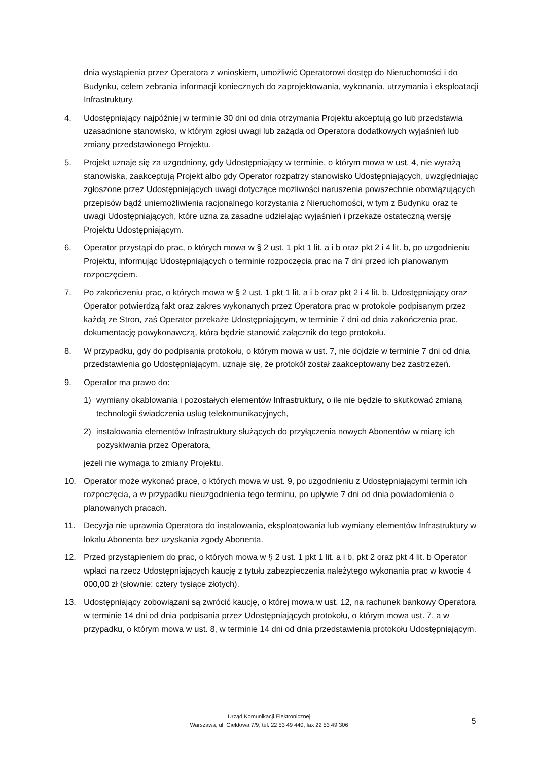dnia wystąpienia przez Operatora z wnioskiem, umożliwić Operatorowi dostęp do Nieruchomości i do Budynku, celem zebrania informacji koniecznych do zaprojektowania, wykonania, utrzymania i eksploatacji Infrastruktury.
4. Udostępniający najpóźniej w terminie 30 dni od dnia otrzymania Projektu akceptują go lub przedstawia uzasadnione stanowisko, w którym zgłosi uwagi lub zażąda od Operatora dodatkowych wyjaśnień lub zmiany przedstawionego Projektu.
5. Projekt uznaje się za uzgodniony, gdy Udostępniający w terminie, o którym mowa w ust. 4, nie wyrażą stanowiska, zaakceptują Projekt albo gdy Operator rozpatrzy stanowisko Udostępniających, uwzględniając zgłoszone przez Udostępniających uwagi dotyczące możliwości naruszenia powszechnie obowiązujących przepisów bądź uniemożliwienia racjonalnego korzystania z Nieruchomości, w tym z Budynku oraz te uwagi Udostępniających, które uzna za zasadne udzielając wyjaśnień i przekaże ostateczną wersję Projektu Udostępniającym.
6. Operator przystąpi do prac, o których mowa w § 2 ust. 1 pkt 1 lit. a i b oraz pkt 2 i 4 lit. b, po uzgodnieniu Projektu, informując Udostępniających o terminie rozpoczęcia prac na 7 dni przed ich planowanym rozpoczęciem.
7. Po zakończeniu prac, o których mowa w § 2 ust. 1 pkt 1 lit. a i b oraz pkt 2 i 4 lit. b, Udostępniający oraz Operator potwierdzą fakt oraz zakres wykonanych przez Operatora prac w protokole podpisanym przez każdą ze Stron, zaś Operator przekaże Udostępniającym, w terminie 7 dni od dnia zakończenia prac, dokumentację powykonawczą, która będzie stanowić załącznik do tego protokołu.
8. W przypadku, gdy do podpisania protokołu, o którym mowa w ust. 7, nie dojdzie w terminie 7 dni od dnia przedstawienia go Udostępniającym, uznaje się, że protokół został zaakceptowany bez zastrzeżeń.
9. Operator ma prawo do:
1) wymiany okablowania i pozostałych elementów Infrastruktury, o ile nie będzie to skutkować zmianą technologii świadczenia usług telekomunikacyjnych,
2) instalowania elementów Infrastruktury służących do przyłączenia nowych Abonentów w miarę ich pozyskiwania przez Operatora,
jeżeli nie wymaga to zmiany Projektu.
10. Operator może wykonać prace, o których mowa w ust. 9, po uzgodnieniu z Udostępniającymi termin ich rozpoczęcia, a w przypadku nieuzgodnienia tego terminu, po upływie 7 dni od dnia powiadomienia o planowanych pracach.
11. Decyzja nie uprawnia Operatora do instalowania, eksploatowania lub wymiany elementów Infrastruktury w lokalu Abonenta bez uzyskania zgody Abonenta.
12. Przed przystąpieniem do prac, o których mowa w § 2 ust. 1 pkt 1 lit. a i b, pkt 2 oraz pkt 4 lit. b Operator wpłaci na rzecz Udostępniających kaucję z tytułu zabezpieczenia należytego wykonania prac w kwocie 4 000,00 zł (słownie: cztery tysiące złotych).
13. Udostępniający zobowiązani są zwrócić kaucję, o której mowa w ust. 12, na rachunek bankowy Operatora w terminie 14 dni od dnia podpisania przez Udostępniających protokołu, o którym mowa ust. 7, a w przypadku, o którym mowa w ust. 8, w terminie 14 dni od dnia przedstawienia protokołu Udostępniającym.
Urząd Komunikacji Elektronicznej
Warszawa, ul. Giełdowa 7/9, tel. 22 53 49 440, fax 22 53 49 306
5